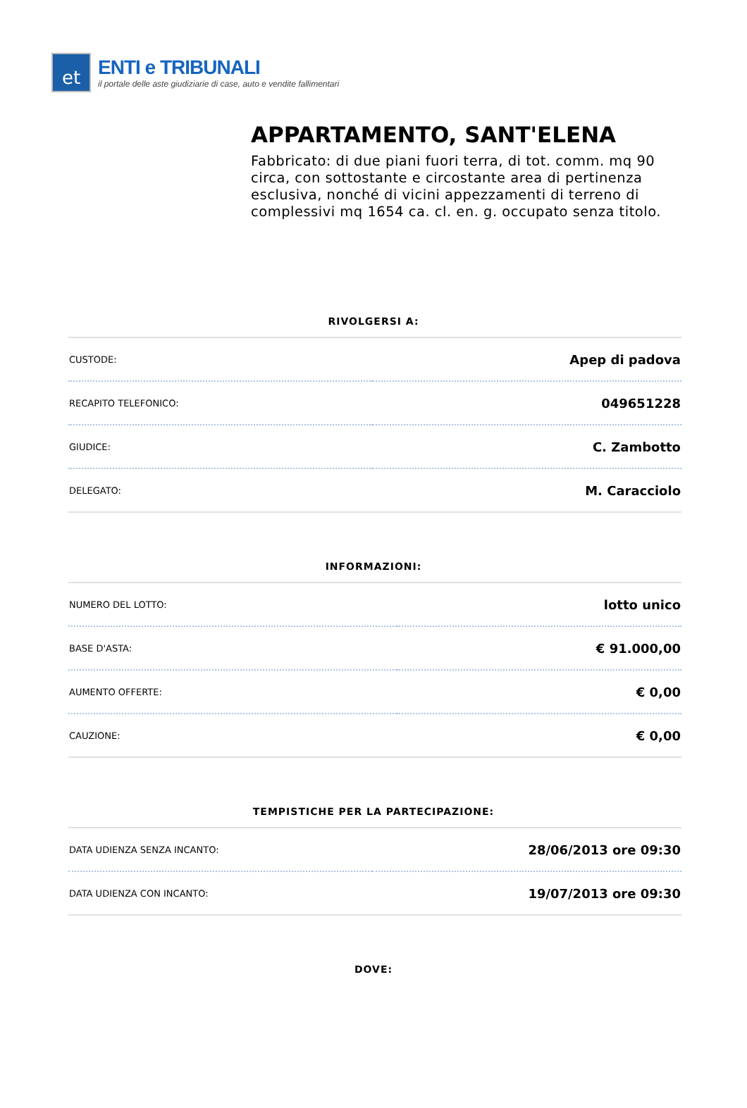et
ENTI e TRIBUNALI
il portale delle aste giudiziarie di case, auto e vendite fallimentari
APPARTAMENTO, SANT'ELENA
Fabbricato: di due piani fuori terra, di tot. comm. mq 90 circa, con sottostante e circostante area di pertinenza esclusiva, nonché di vicini appezzamenti di terreno di complessivi mq 1654 ca. cl. en. g. occupato senza titolo.
RIVOLGERSI A:
| CUSTODE: | Apep di padova |
| RECAPITO TELEFONICO: | 049651228 |
| GIUDICE: | C. Zambotto |
| DELEGATO: | M. Caracciolo |
INFORMAZIONI:
| NUMERO DEL LOTTO: | lotto unico |
| BASE D'ASTA: | € 91.000,00 |
| AUMENTO OFFERTE: | € 0,00 |
| CAUZIONE: | € 0,00 |
TEMPISTICHE PER LA PARTECIPAZIONE:
| DATA UDIENZA SENZA INCANTO: | 28/06/2013 ore 09:30 |
| DATA UDIENZA CON INCANTO: | 19/07/2013 ore 09:30 |
DOVE: